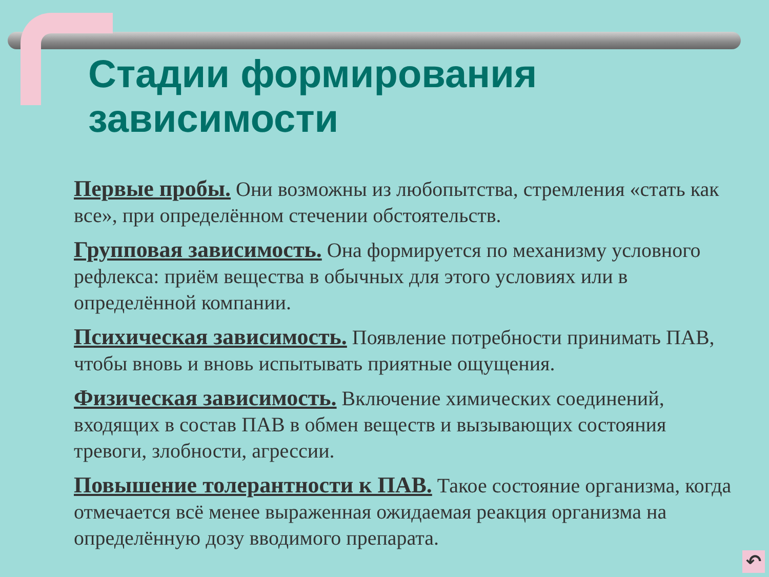Стадии формирования зависимости
Первые пробы. Они возможны из любопытства, стремления «стать как все», при определённом стечении обстоятельств.
Групповая зависимость. Она формируется по механизму условного рефлекса: приём вещества в обычных для этого условиях или в определённой компании.
Психическая зависимость. Появление потребности принимать ПАВ, чтобы вновь и вновь испытывать приятные ощущения.
Физическая зависимость. Включение химических соединений, входящих в состав ПАВ в обмен веществ и вызывающих состояния тревоги, злобности, агрессии.
Повышение толерантности к ПАВ. Такое состояние организма, когда отмечается всё менее выраженная ожидаемая реакция организма на определённую дозу вводимого препарата.
↶